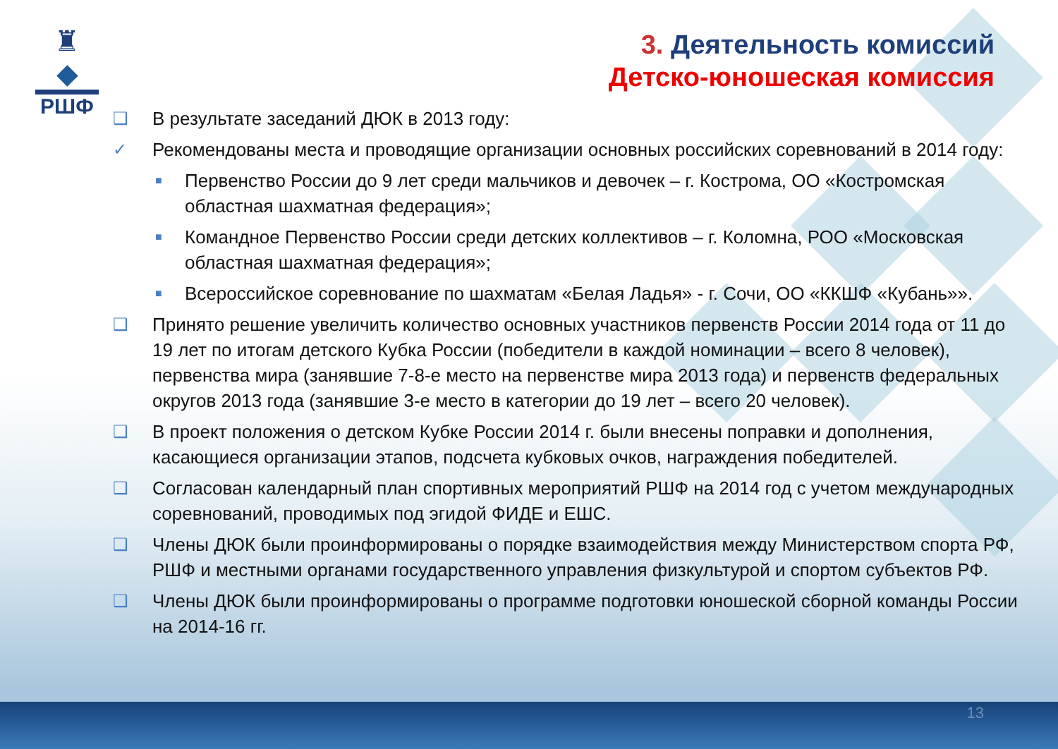♜
◆
РШФ
3. Деятельность комиссий
Детско-юношеская комиссия
❑ В результате заседаний ДЮК в 2013 году:
✓ Рекомендованы места и проводящие организации основных российских соревнований в 2014 году:
■ Первенство России до 9 лет среди мальчиков и девочек – г. Кострома, ОО «Костромская областная шахматная федерация»;
■ Командное Первенство России среди детских коллективов – г. Коломна, РОО «Московская областная шахматная федерация»;
■ Всероссийское соревнование по шахматам «Белая Ладья» - г. Сочи, ОО «ККШФ «Кубань»».
❑ Принято решение увеличить количество основных участников первенств России 2014 года от 11 до 19 лет по итогам детского Кубка России (победители в каждой номинации – всего 8 человек), первенства мира (занявшие 7-8-е место на первенстве мира 2013 года) и первенств федеральных округов 2013 года (занявшие 3-е место в категории до 19 лет – всего 20 человек).
❑ В проект положения о детском Кубке России 2014 г. были внесены поправки и дополнения, касающиеся организации этапов, подсчета кубковых очков, награждения победителей.
❑ Согласован календарный план спортивных мероприятий РШФ на 2014 год с учетом международных соревнований, проводимых под эгидой ФИДЕ и ЕШС.
❑ Члены ДЮК были проинформированы о порядке взаимодействия между Министерством спорта РФ, РШФ и местными органами государственного управления физкультурой и спортом субъектов РФ.
❑ Члены ДЮК были проинформированы о программе подготовки юношеской сборной команды России на 2014-16 гг.
13